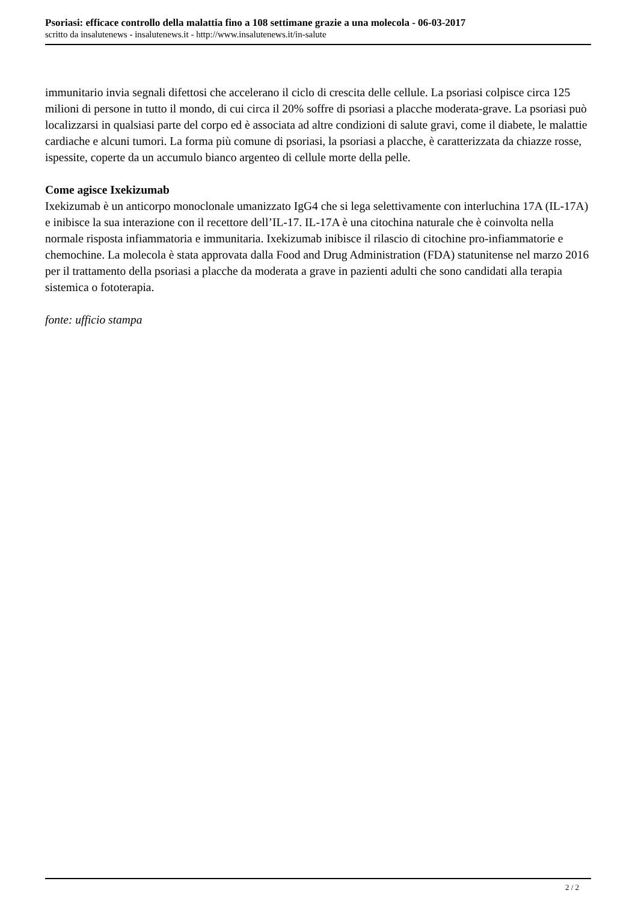Psoriasi: efficace controllo della malattia fino a 108 settimane grazie a una molecola - 06-03-2017
scritto da insalutenews - insalutenews.it - http://www.insalutenews.it/in-salute
immunitario invia segnali difettosi che accelerano il ciclo di crescita delle cellule. La psoriasi colpisce circa 125 milioni di persone in tutto il mondo, di cui circa il 20% soffre di psoriasi a placche moderata-grave. La psoriasi può localizzarsi in qualsiasi parte del corpo ed è associata ad altre condizioni di salute gravi, come il diabete, le malattie cardiache e alcuni tumori. La forma più comune di psoriasi, la psoriasi a placche, è caratterizzata da chiazze rosse, ispessite, coperte da un accumulo bianco argenteo di cellule morte della pelle.
Come agisce Ixekizumab
Ixekizumab è un anticorpo monoclonale umanizzato IgG4 che si lega selettivamente con interluchina 17A (IL-17A) e inibisce la sua interazione con il recettore dell’IL-17. IL-17A è una citochina naturale che è coinvolta nella normale risposta infiammatoria e immunitaria. Ixekizumab inibisce il rilascio di citochine pro-infiammatorie e chemochine. La molecola è stata approvata dalla Food and Drug Administration (FDA) statunitense nel marzo 2016 per il trattamento della psoriasi a placche da moderata a grave in pazienti adulti che sono candidati alla terapia sistemica o fototerapia.
fonte: ufficio stampa
2 / 2